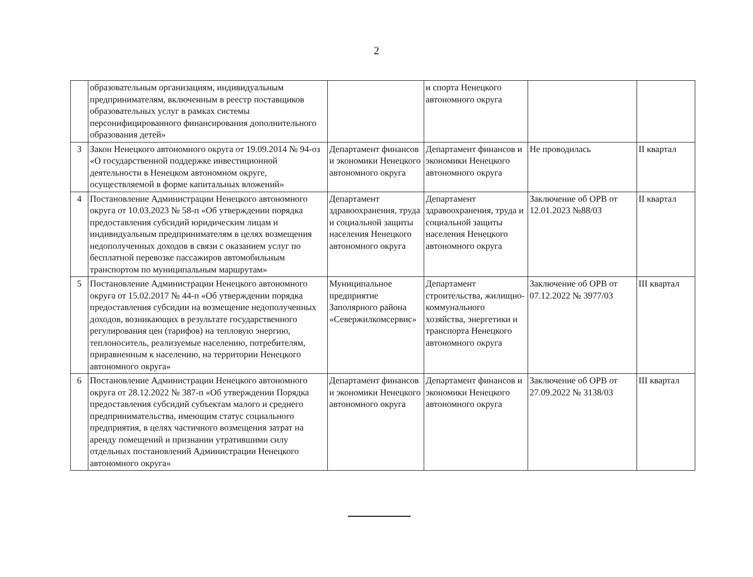2
| | образовательным организациям, индивидуальным предпринимателям, включенным в реестр поставщиков образовательных услуг в рамках системы персонифицированного финансирования дополнительного образования детей» | | и спорта Ненецкого автономного округа | | |
| 3 | Закон Ненецкого автономного округа от 19.09.2014 № 94-оз «О государственной поддержке инвестиционной деятельности в Ненецком автономном округе, осуществляемой в форме капитальных вложений» | Департамент финансов и экономики Ненецкого автономного округа | Департамент финансов и экономики Ненецкого автономного округа | Не проводилась | II квартал |
| 4 | Постановление Администрации Ненецкого автономного округа от 10.03.2023 № 58-п «Об утверждении порядка предоставления субсидий юридическим лицам и индивидуальным предпринимателям в целях возмещения недополученных доходов в связи с оказанием услуг по бесплатной перевозке пассажиров автомобильным транспортом по муниципальным маршрутам» | Департамент здравоохранения, труда и социальной защиты населения Ненецкого автономного округа | Департамент здравоохранения, труда и социальной защиты населения Ненецкого автономного округа | Заключение об ОРВ от 12.01.2023 №88/03 | II квартал |
| 5 | Постановление Администрации Ненецкого автономного округа от 15.02.2017 № 44-п «Об утверждении порядка предоставления субсидии на возмещение недополученных доходов, возникающих в результате государственного регулирования цен (тарифов) на тепловую энергию, теплоноситель, реализуемые населению, потребителям, приравненным к населению, на территории Ненецкого автономного округа» | Муниципальное предприятие Заполярного района «Севержилкомсервис» | Департамент строительства, жилищно-коммунального хозяйства, энергетики и транспорта Ненецкого автономного округа | Заключение об ОРВ от 07.12.2022 № 3977/03 | III квартал |
| 6 | Постановление Администрации Ненецкого автономного округа от 28.12.2022 № 387-п «Об утверждении Порядка предоставления субсидий субъектам малого и среднего предпринимательства, имеющим статус социального предприятия, в целях частичного возмещения затрат на аренду помещений и признании утратившими силу отдельных постановлений Администрации Ненецкого автономного округа» | Департамент финансов и экономики Ненецкого автономного округа | Департамент финансов и экономики Ненецкого автономного округа | Заключение об ОРВ от 27.09.2022 № 3138/03 | III квартал |